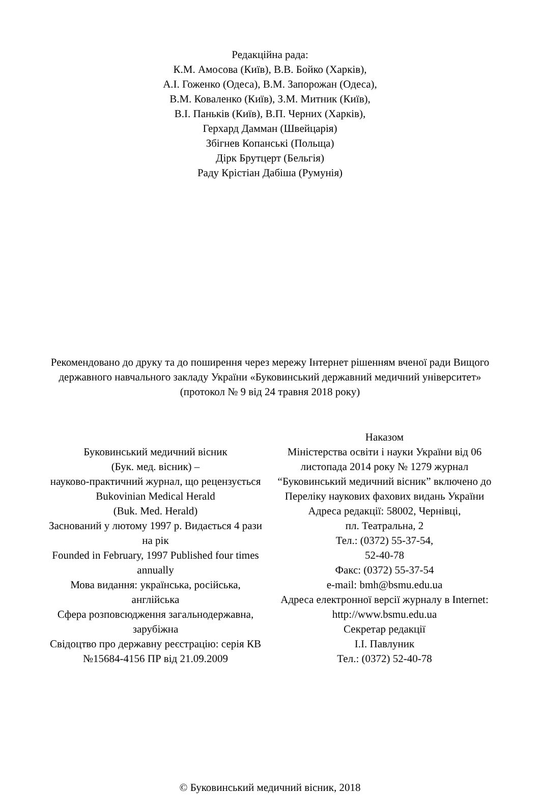Редакційна рада:
К.М. Амосова (Київ), В.В. Бойко (Харків),
А.І. Гоженко (Одеса), В.М. Запорожан (Одеса),
В.М. Коваленко (Київ), З.М. Митник (Київ),
В.І. Паньків (Київ), В.П. Черних (Харків),
Герхард Дамман (Швейцарія)
Збігнев Копанські (Польща)
Дірк Брутцерт (Бельгія)
Раду Крістіан Дабіша (Румунія)
Рекомендовано до друку та до поширення через мережу Інтернет рішенням вченої ради Вищого державного навчального закладу України «Буковинський державний медичний університет»
(протокол № 9 від 24 травня 2018 року)
Буковинський медичний вісник
(Бук. мед. вісник) –
науково-практичний журнал, що рецензується
Bukovinian Medical Herald
(Buk. Med. Herald)
Заснований у лютому 1997 р. Видається 4 рази на рік
Founded in February, 1997 Published four times annually
Мова видання: українська, російська, англійська
Сфера розповсюдження загальнодержавна, зарубіжна
Свідоцтво про державну реєстрацію: серія КВ №15684-4156 ПР від 21.09.2009
Наказом
Міністерства освіти і науки України від 06 листопада 2014 року № 1279 журнал “Буковинський медичний вісник” включено до
Переліку наукових фахових видань України
Адреса редакції: 58002, Чернівці,
пл. Театральна, 2
Тел.: (0372) 55-37-54,
52-40-78
Факс: (0372) 55-37-54
e-mail: bmh@bsmu.edu.ua
Адреса електронної версії журналу в Internet:
http://www.bsmu.edu.ua
Секретар редакції
І.І. Павлуник
Тел.: (0372) 52-40-78
© Буковинський медичний вісник, 2018